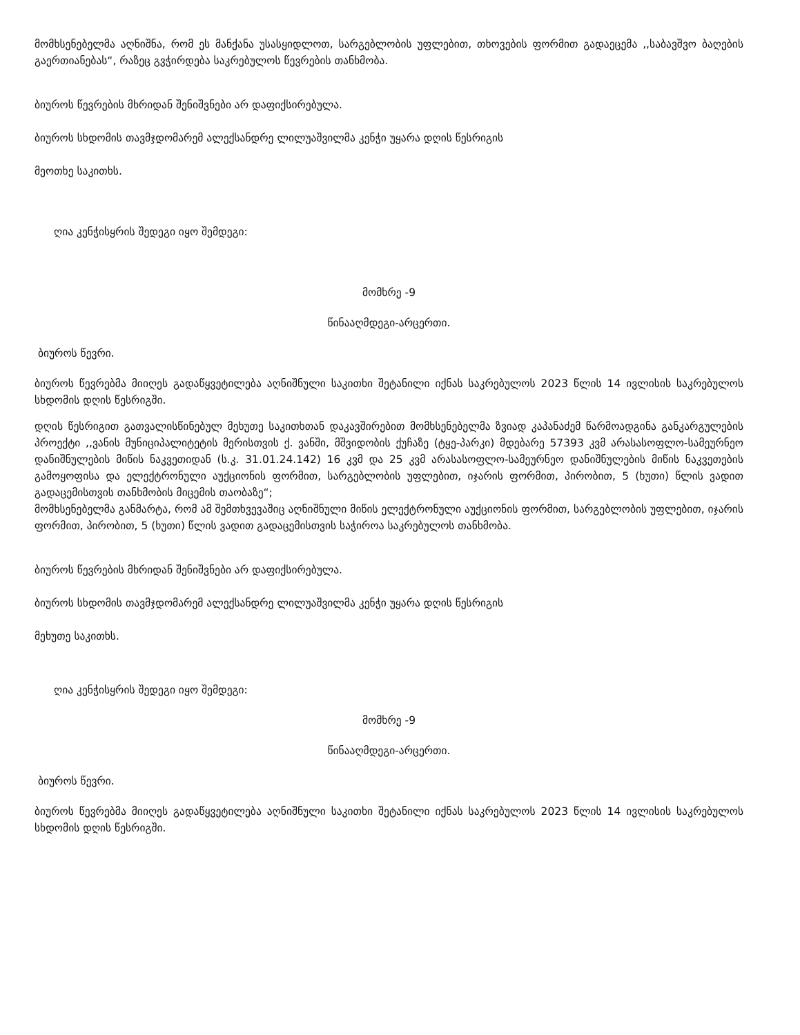მომხსენებელმა აღნიშნა, რომ ეს მანქანა უსასყიდლოთ, სარგებლობის უფლებით, თხოვების ფორმით გადაეცემა ,,საბავშვო ბაღების გაერთიანებას“, რაზეც გვჭირდება საკრებულოს წევრების თანხმობა.
ბიუროს წევრების მხრიდან შენიშვნები არ დაფიქსირებულა.
ბიუროს სხდომის თავმჯდომარემ ალექსანდრე ლილუაშვილმა კენჭი უყარა დღის წესრიგის
მეოთხე საკითხს.
ღია კენჭისყრის შედეგი იყო შემდეგი:
მომხრე -9
წინააღმდეგი-არცერთი.
ბიუროს წევრი.
ბიუროს წევრებმა მიიღეს გადაწყვეტილება აღნიშნული საკითხი შეტანილი იქნას საკრებულოს 2023 წლის 14 ივლისის საკრებულოს სხდომის დღის წესრიგში.
დღის წესრიგით გათვალისწინებულ მეხუთე საკითხთან დაკავშირებით მომხსენებელმა ზვიად კაპანაძემ წარმოადგინა განკარგულების პროექტი ,,ვანის მუნიციპალიტეტის მერისთვის ქ. ვანში, მშვიდობის ქუჩაზე (ტყე-პარკი) მდებარე 57393 კვმ არასასოფლო-სამეურნეო დანიშნულების მიწის ნაკვეთიდან (ს.კ. 31.01.24.142) 16 კვმ და 25 კვმ არასასოფლო-სამეურნეო დანიშნულების მიწის ნაკვეთების გამოყოფისა და ელექტრონული აუქციონის ფორმით, სარგებლობის უფლებით, იჯარის ფორმით, პირობით, 5 (ხუთი) წლის ვადით გადაცემისთვის თანხმობის მიცემის თაობაზე“;
მომხსენებელმა განმარტა, რომ ამ შემთხვევაშიც აღნიშნული მიწის ელექტრონული აუქციონის ფორმით, სარგებლობის უფლებით, იჯარის ფორმით, პირობით, 5 (ხუთი) წლის ვადით გადაცემისთვის საჭიროა საკრებულოს თანხმობა.
ბიუროს წევრების მხრიდან შენიშვნები არ დაფიქსირებულა.
ბიუროს სხდომის თავმჯდომარემ ალექსანდრე ლილუაშვილმა კენჭი უყარა დღის წესრიგის
მეხუთე საკითხს.
ღია კენჭისყრის შედეგი იყო შემდეგი:
მომხრე -9
წინააღმდეგი-არცერთი.
ბიუროს წევრი.
ბიუროს წევრებმა მიიღეს გადაწყვეტილება აღნიშნული საკითხი შეტანილი იქნას საკრებულოს 2023 წლის 14 ივლისის საკრებულოს სხდომის დღის წესრიგში.